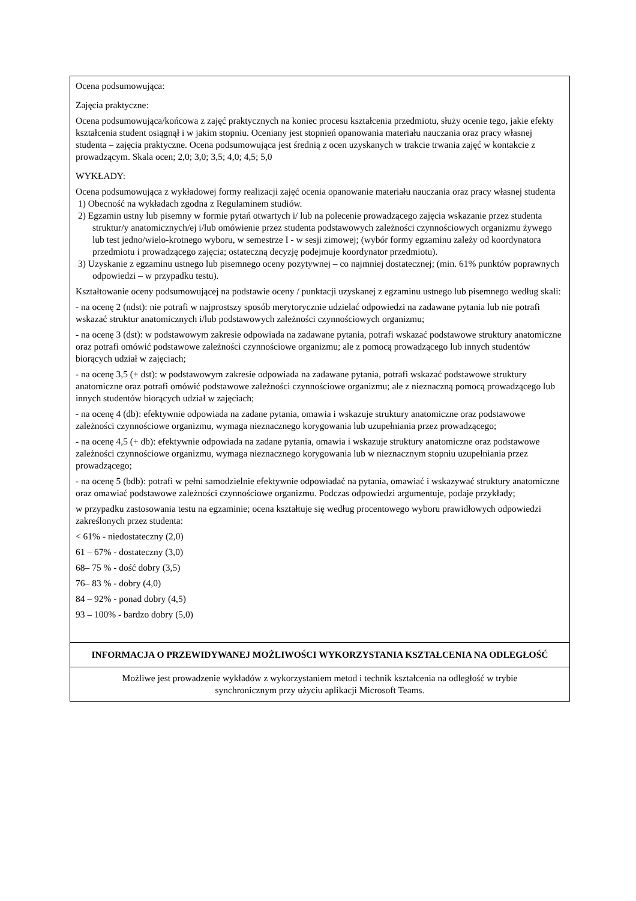| Ocena podsumowująca: Zajęcia praktyczne: Ocena podsumowująca/końcowa z zajęć praktycznych na koniec procesu kształcenia przedmiotu, służy ocenie tego, jakie efekty kształcenia student osiągnął i w jakim stopniu. Oceniany jest stopnień opanowania materiału nauczania oraz pracy własnej studenta – zajęcia praktyczne. Ocena podsumowująca jest średnią z ocen uzyskanych w trakcie trwania zajęć w kontakcie z prowadzącym. Skala ocen; 2,0; 3,0; 3,5; 4,0; 4,5; 5,0 WYKŁADY: Ocena podsumowująca z wykładowej formy realizacji zajęć ocenia opanowanie materiału nauczania oraz pracy własnej studenta 1) Obecność na wykładach zgodna z Regulaminem studiów. 2) Egzamin ustny lub pisemny w formie pytań otwartych i/ lub na polecenie prowadzącego zajęcia wskazanie przez studenta struktur/y anatomicznych/ej i/lub omówienie przez studenta podstawowych zależności czynnościowych organizmu żywego lub test jedno/wielo-krotnego wyboru, w semestrze I - w sesji zimowej; (wybór formy egzaminu zależy od koordynatora przedmiotu i prowadzącego zajęcia; ostateczną decyzję podejmuje koordynator przedmiotu). 3) Uzyskanie z egzaminu ustnego lub pisemnego oceny pozytywnej – co najmniej dostatecznej; (min. 61% punktów poprawnych odpowiedzi – w przypadku testu). Kształtowanie oceny podsumowującej na podstawie oceny / punktacji uzyskanej z egzaminu ustnego lub pisemnego według skali: - na ocenę 2 (ndst): nie potrafi w najprostszy sposób merytorycznie udzielać odpowiedzi na zadawane pytania lub nie potrafi wskazać struktur anatomicznych i/lub podstawowych zależności czynnościowych organizmu; - na ocenę 3 (dst): w podstawowym zakresie odpowiada na zadawane pytania, potrafi wskazać podstawowe struktury anatomiczne oraz potrafi omówić podstawowe zależności czynnościowe organizmu; ale z pomocą prowadzącego lub innych studentów biorących udział w zajęciach; - na ocenę 3,5 (+ dst): w podstawowym zakresie odpowiada na zadawane pytania, potrafi wskazać podstawowe struktury anatomiczne oraz potrafi omówić podstawowe zależności czynnościowe organizmu; ale z nieznaczną pomocą prowadzącego lub innych studentów biorących udział w zajęciach; - na ocenę 4 (db): efektywnie odpowiada na zadane pytania, omawia i wskazuje struktury anatomiczne oraz podstawowe zależności czynnościowe organizmu, wymaga nieznacznego korygowania lub uzupełniania przez prowadzącego; - na ocenę 4,5 (+ db): efektywnie odpowiada na zadane pytania, omawia i wskazuje struktury anatomiczne oraz podstawowe zależności czynnościowe organizmu, wymaga nieznacznego korygowania lub w nieznacznym stopniu uzupełniania przez prowadzącego; - na ocenę 5 (bdb): potrafi w pełni samodzielnie efektywnie odpowiadać na pytania, omawiać i wskazywać struktury anatomiczne oraz omawiać podstawowe zależności czynnościowe organizmu. Podczas odpowiedzi argumentuje, podaje przykłady; w przypadku zastosowania testu na egzaminie; ocena kształtuje się według procentowego wyboru prawidłowych odpowiedzi zakreślonych przez studenta: < 61% - niedostateczny (2,0) 61 – 67% - dostateczny (3,0) 68– 75 % - dość dobry (3,5) 76– 83 % - dobry (4,0) 84 – 92% - ponad dobry (4,5) 93 – 100% - bardzo dobry (5,0) |
| INFORMACJA O PRZEWIDYWANEJ MOŻLIWOŚCI WYKORZYSTANIA KSZTAŁCENIA NA ODLEGŁOŚĆ |
| Możliwe jest prowadzenie wykładów z wykorzystaniem metod i technik kształcenia na odległość w trybie synchronicznym przy użyciu aplikacji Microsoft Teams. |